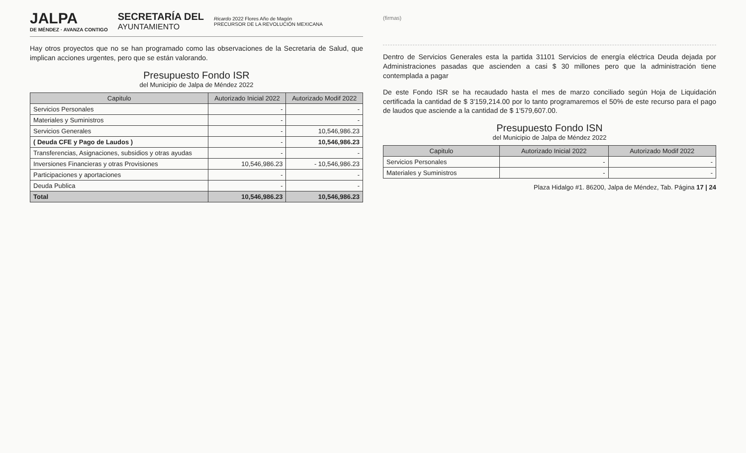JALPA
DE MÉNDEZ · AVANZA CONTIGO
SECRETARÍA DEL
AYUNTAMIENTO
Ricardo 2022 Flores Año de Magón
PRECURSOR DE LA REVOLUCIÓN MEXICANA
Hay otros proyectos que no se han programado como las observaciones de la Secretaria de Salud, que implican acciones urgentes, pero que se están valorando.
Presupuesto Fondo ISR
del Municipio de Jalpa de Méndez 2022
| Capitulo | Autorizado Inicial 2022 | Autorizado Modif 2022 |
| --- | --- | --- |
| Servicios Personales | - | - |
| Materiales y Suministros | - | - |
| Servicios Generales | - | 10,546,986.23 |
| ( Deuda CFE y Pago de Laudos ) | - | 10,546,986.23 |
| Transferencias, Asignaciones, subsidios y otras ayudas | - | - |
| Inversiones Financieras y otras Provisiones | 10,546,986.23 | - 10,546,986.23 |
| Participaciones y aportaciones | - | - |
| Deuda Publica | - | - |
| Total | 10,546,986.23 | 10,546,986.23 |
(firmas)
Dentro de Servicios Generales esta la partida 31101 Servicios de energía eléctrica Deuda dejada por Administraciones pasadas que ascienden a casi $ 30 millones pero que la administración tiene contemplada a pagar
De este Fondo ISR se ha recaudado hasta el mes de marzo conciliado según Hoja de Liquidación certificada la cantidad de $ 3'159,214.00 por lo tanto programaremos el 50% de este recurso para el pago de laudos que asciende a la cantidad de $ 1'579,607.00.
Presupuesto Fondo ISN
del Municipio de Jalpa de Méndez 2022
| Capitulo | Autorizado Inicial 2022 | Autorizado Modif 2022 |
| --- | --- | --- |
| Servicios Personales | - | - |
| Materiales y Suministros | - | - |
Plaza Hidalgo #1. 86200, Jalpa de Méndez, Tab. Página 17 | 24